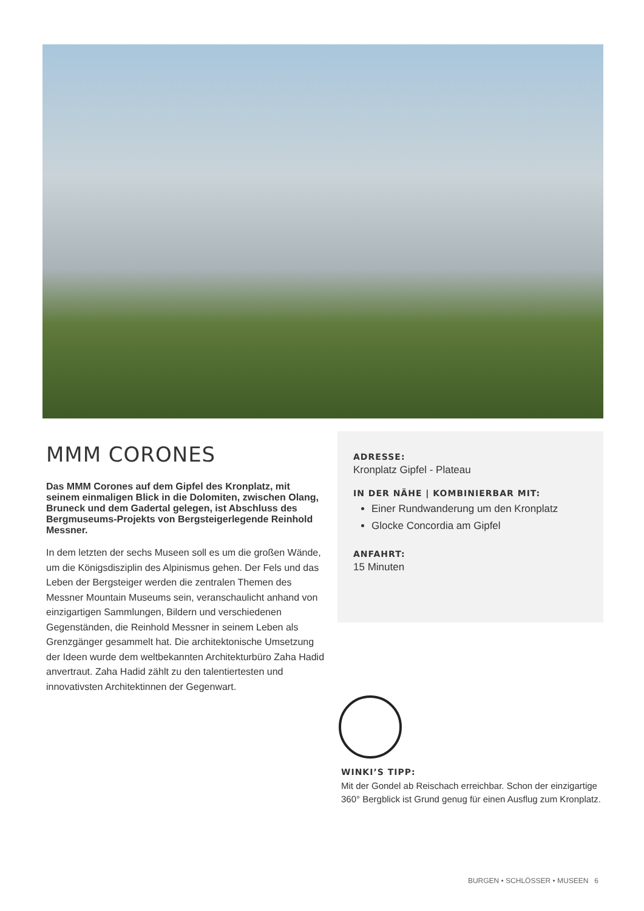MMM CORONES
Das MMM Corones auf dem Gipfel des Kronplatz, mit seinem einmaligen Blick in die Dolomiten, zwischen Olang, Bruneck und dem Gadertal gelegen, ist Abschluss des Bergmuseums-Projekts von Bergsteigerlegende Reinhold Messner.
In dem letzten der sechs Museen soll es um die großen Wände, um die Königsdisziplin des Alpinismus gehen. Der Fels und das Leben der Bergsteiger werden die zentralen Themen des Messner Mountain Museums sein, veranschaulicht anhand von einzigartigen Sammlungen, Bildern und verschiedenen Gegenständen, die Reinhold Messner in seinem Leben als Grenzgänger gesammelt hat. Die architektonische Umsetzung der Ideen wurde dem weltbekannten Architekturbüro Zaha Hadid anvertraut. Zaha Hadid zählt zu den talentiertesten und innovativsten Architektinnen der Gegenwart.
ADRESSE:
Kronplatz Gipfel - Plateau
IN DER NÄHE | KOMBINIERBAR MIT:
Einer Rundwanderung um den Kronplatz
Glocke Concordia am Gipfel
ANFAHRT:
15 Minuten
WINKI’S TIPP:
Mit der Gondel ab Reischach erreichbar. Schon der einzigartige 360° Bergblick ist Grund genug für einen Ausflug zum Kronplatz.
BURGEN • SCHLÖSSER • MUSEEN 6